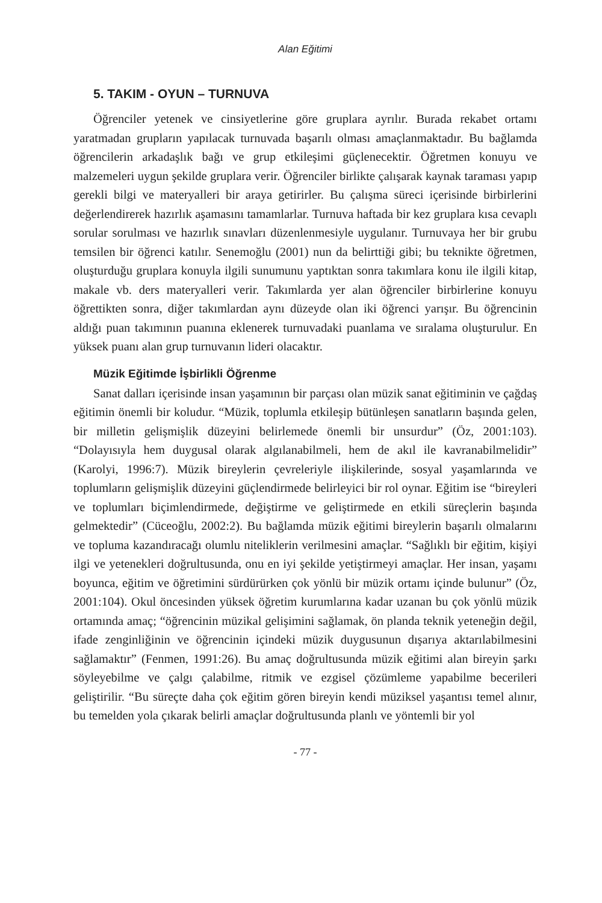Alan Eğitimi
5. TAKIM - OYUN – TURNUVA
Öğrenciler yetenek ve cinsiyetlerine göre gruplara ayrılır. Burada rekabet ortamı yaratmadan grupların yapılacak turnuvada başarılı olması amaçlanmaktadır. Bu bağlamda öğrencilerin arkadaşlık bağı ve grup etkileşimi güçlenecektir. Öğretmen konuyu ve malzemeleri uygun şekilde gruplara verir. Öğrenciler birlikte çalışarak kaynak taraması yapıp gerekli bilgi ve materyalleri bir araya getirirler. Bu çalışma süreci içerisinde birbirlerini değerlendirerek hazırlık aşamasını tamamlarlar. Turnuva haftada bir kez gruplara kısa cevaplı sorular sorulması ve hazırlık sınavları düzenlenmesiyle uygulanır. Turnuvaya her bir grubu temsilen bir öğrenci katılır. Senemoğlu (2001) nun da belirttiği gibi; bu teknikte öğretmen, oluşturduğu gruplara konuyla ilgili sunumunu yaptıktan sonra takımlara konu ile ilgili kitap, makale vb. ders materyalleri verir. Takımlarda yer alan öğrenciler birbirlerine konuyu öğrettikten sonra, diğer takımlardan aynı düzeyde olan iki öğrenci yarışır. Bu öğrencinin aldığı puan takımının puanına eklenerek turnuvadaki puanlama ve sıralama oluşturulur. En yüksek puanı alan grup turnuvanın lideri olacaktır.
Müzik Eğitimde İşbirlikli Öğrenme
Sanat dalları içerisinde insan yaşamının bir parçası olan müzik sanat eğitiminin ve çağdaş eğitimin önemli bir koludur. “Müzik, toplumla etkileşip bütünleşen sanatların başında gelen, bir milletin gelişmişlik düzeyini belirlemede önemli bir unsurdur” (Öz, 2001:103). “Dolayısıyla hem duygusal olarak algılanabilmeli, hem de akıl ile kavranabilmelidir” (Karolyi, 1996:7). Müzik bireylerin çevreleriyle ilişkilerinde, sosyal yaşamlarında ve toplumların gelişmişlik düzeyini güçlendirmede belirleyici bir rol oynar. Eğitim ise “bireyleri ve toplumları biçimlendirmede, değiştirme ve geliştirmede en etkili süreçlerin başında gelmektedir” (Cüceoğlu, 2002:2). Bu bağlamda müzik eğitimi bireylerin başarılı olmalarını ve topluma kazandıracağı olumlu niteliklerin verilmesini amaçlar. “Sağlıklı bir eğitim, kişiyi ilgi ve yetenekleri doğrultusunda, onu en iyi şekilde yetiştirmeyi amaçlar. Her insan, yaşamı boyunca, eğitim ve öğretimini sürdürürken çok yönlü bir müzik ortamı içinde bulunur” (Öz, 2001:104). Okul öncesinden yüksek öğretim kurumlarına kadar uzanan bu çok yönlü müzik ortamında amaç; “öğrencinin müzikal gelişimini sağlamak, ön planda teknik yeteneğin değil, ifade zenginliğinin ve öğrencinin içindeki müzik duygusunun dışarıya aktarılabilmesini sağlamaktır” (Fenmen, 1991:26). Bu amaç doğrultusunda müzik eğitimi alan bireyin şarkı söyleyebilme ve çalgı çalabilme, ritmik ve ezgisel çözümleme yapabilme becerileri geliştirilir. “Bu süreçte daha çok eğitim gören bireyin kendi müziksel yaşantısı temel alınır, bu temelden yola çıkarak belirli amaçlar doğrultusunda planlı ve yöntemli bir yol
- 77 -